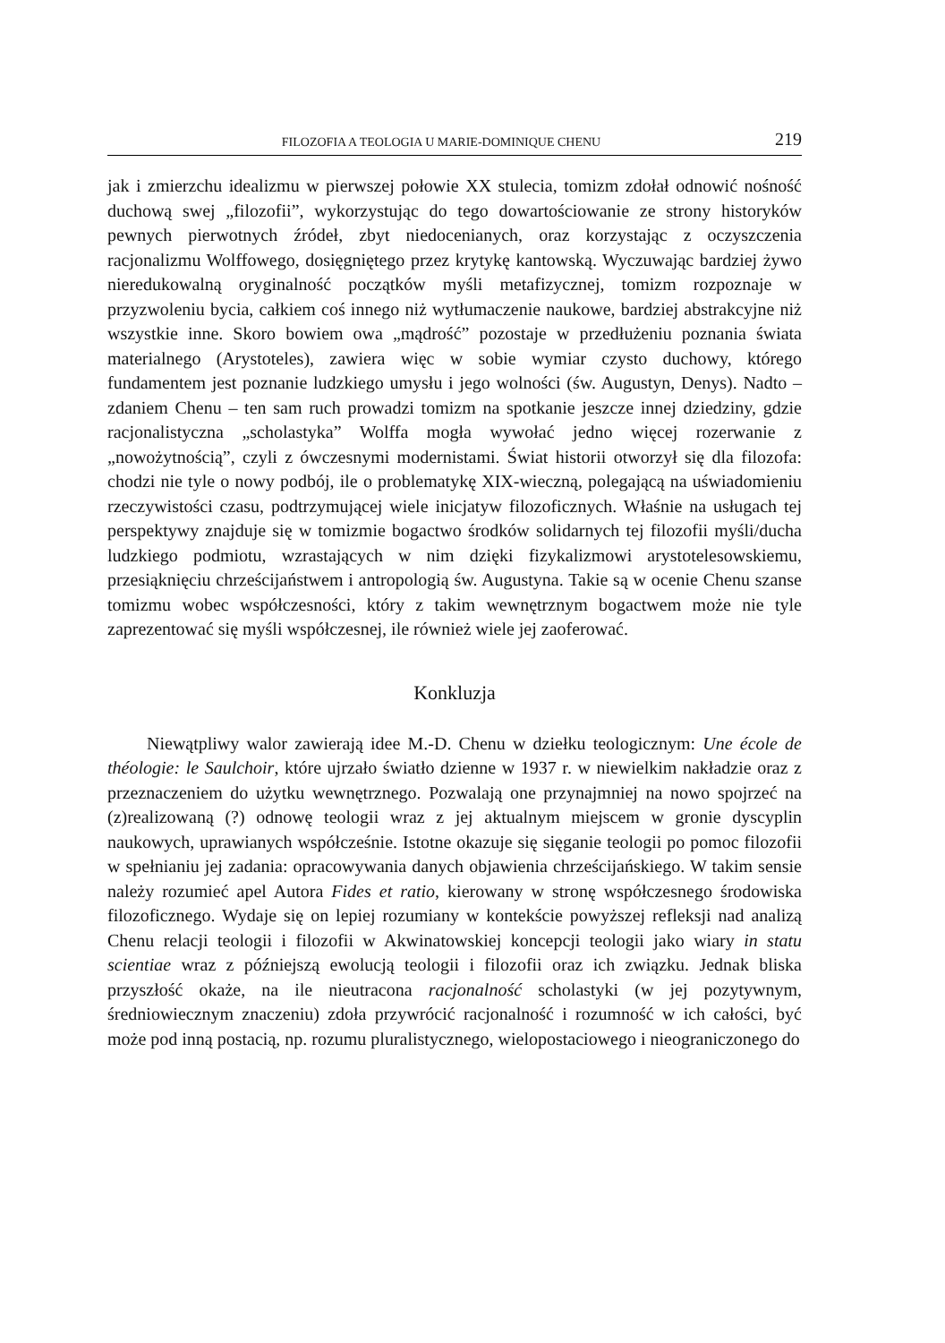FILOZOFIA A TEOLOGIA U MARIE-DOMINIQUE CHENU 219
jak i zmierzchu idealizmu w pierwszej połowie XX stulecia, tomizm zdołał odnowić nośność duchową swej „filozofii”, wykorzystując do tego dowartościowanie ze strony historyków pewnych pierwotnych źródeł, zbyt niedocenianych, oraz korzystając z oczyszczenia racjonalizmu Wolffowego, dosięgniętego przez krytykę kantowską. Wyczuwając bardziej żywo nieredukowalną oryginalność początków myśli metafizycznej, tomizm rozpoznaje w przyzwoleniu bycia, całkiem coś innego niż wytłumaczenie naukowe, bardziej abstrakcyjne niż wszystkie inne. Skoro bowiem owa „mądrość” pozostaje w przedłużeniu poznania świata materialnego (Arystoteles), zawiera więc w sobie wymiar czysto duchowy, którego fundamentem jest poznanie ludzkiego umysłu i jego wolności (św. Augustyn, Denys). Nadto – zdaniem Chenu – ten sam ruch prowadzi tomizm na spotkanie jeszcze innej dziedziny, gdzie racjonalistyczna „scholastyka” Wolffa mogła wywołać jedno więcej rozerwanie z „nowożytnością”, czyli z ówczesnymi modernistami. Świat historii otworzył się dla filozofa: chodzi nie tyle o nowy podbój, ile o problematykę XIX-wieczną, polegającą na uświadomieniu rzeczywistości czasu, podtrzymującej wiele inicjatyw filozoficznych. Właśnie na usługach tej perspektywy znajduje się w tomizmie bogactwo środków solidarnych tej filozofii myśli/ducha ludzkiego podmiotu, wzrastających w nim dzięki fizykalizmowi arystotelesowskiemu, przesiąknięciu chrześcijaństwem i antropologią św. Augustyna. Takie są w ocenie Chenu szanse tomizmu wobec współczesności, który z takim wewnętrznym bogactwem może nie tyle zaprezentować się myśli współczesnej, ile również wiele jej zaoferować.
Konkluzja
Niewątpliwy walor zawierają idee M.-D. Chenu w dziełku teologicznym: Une école de théologie: le Saulchoir, które ujrzało światło dzienne w 1937 r. w niewielkim nakładzie oraz z przeznaczeniem do użytku wewnętrznego. Pozwalają one przynajmniej na nowo spojrzeć na (z)realizowaną (?) odnowę teologii wraz z jej aktualnym miejscem w gronie dyscyplin naukowych, uprawianych współcześnie. Istotne okazuje się sięganie teologii po pomoc filozofii w spełnianiu jej zadania: opracowywania danych objawienia chrześcijańskiego. W takim sensie należy rozumieć apel Autora Fides et ratio, kierowany w stronę współczesnego środowiska filozoficznego. Wydaje się on lepiej rozumiany w kontekście powyższej refleksji nad analizą Chenu relacji teologii i filozofii w Akwinatowskiej koncepcji teologii jako wiary in statu scientiae wraz z późniejszą ewolucją teologii i filozofii oraz ich związku. Jednak bliska przyszłość okaże, na ile nieutracona racjonalność scholastyki (w jej pozytywnym, średniowiecznym znaczeniu) zdoła przywrócić racjonalność i rozumność w ich całości, być może pod inną postacią, np. rozumu pluralistycznego, wielopostaciowego i nieograniczonego do